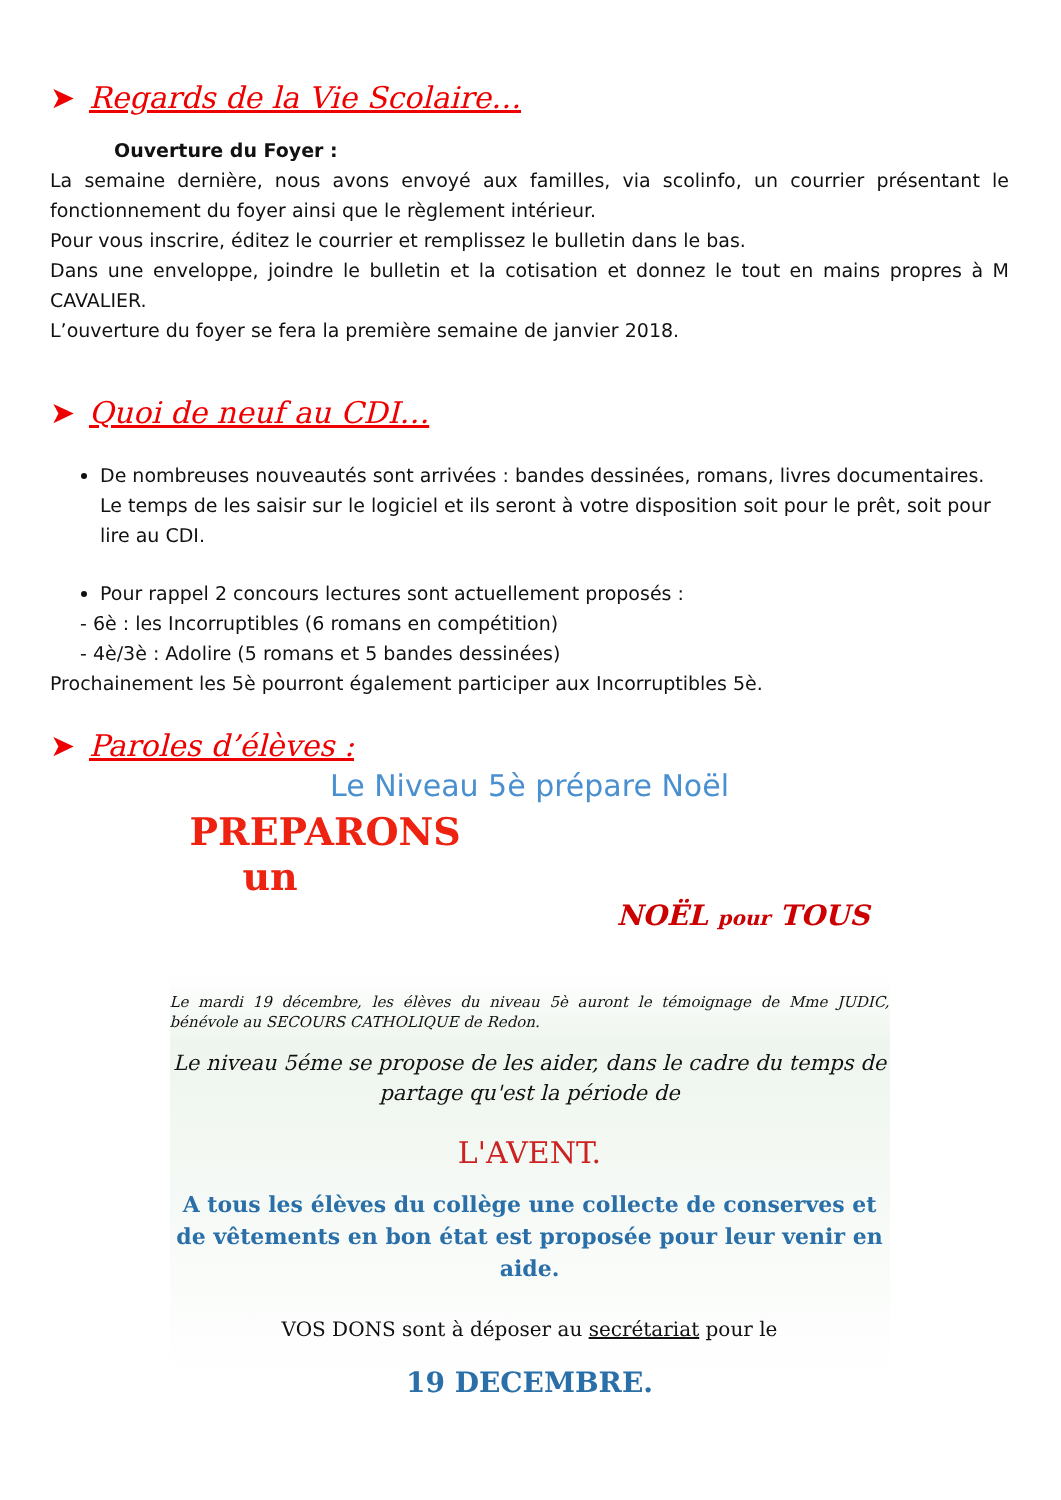➤ Regards de la Vie Scolaire…
Ouverture du Foyer :
La semaine dernière, nous avons envoyé aux familles, via scolinfo, un courrier présentant le fonctionnement du foyer ainsi que le règlement intérieur.
Pour vous inscrire, éditez le courrier et remplissez le bulletin dans le bas.
Dans une enveloppe, joindre le bulletin et la cotisation et donnez le tout en mains propres à M CAVALIER.
L’ouverture du foyer se fera la première semaine de janvier 2018.
➤ Quoi de neuf au CDI…
De nombreuses nouveautés sont arrivées : bandes dessinées, romans, livres documentaires. Le temps de les saisir sur le logiciel et ils seront à votre disposition soit pour le prêt, soit pour lire au CDI.
Pour rappel 2 concours lectures sont actuellement proposés :
- 6è : les Incorruptibles (6 romans en compétition)
- 4è/3è : Adolire (5 romans et 5 bandes dessinées)
Prochainement les 5è pourront également participer aux Incorruptibles 5è.
➤ Paroles d’élèves :
Le Niveau 5è prépare Noël
PREPARONS
un
NOËL pour TOUS
Le mardi 19 décembre, les élèves du niveau 5è auront le témoignage de Mme JUDIC, bénévole au SECOURS CATHOLIQUE de Redon.
Le niveau 5éme se propose de les aider, dans le cadre du temps de partage qu'est la période de
L'AVENT.
A tous les élèves du collège une collecte de conserves et de vêtements en bon état est proposée pour leur venir en aide.
VOS DONS sont à déposer au secrétariat pour le
19 DECEMBRE.